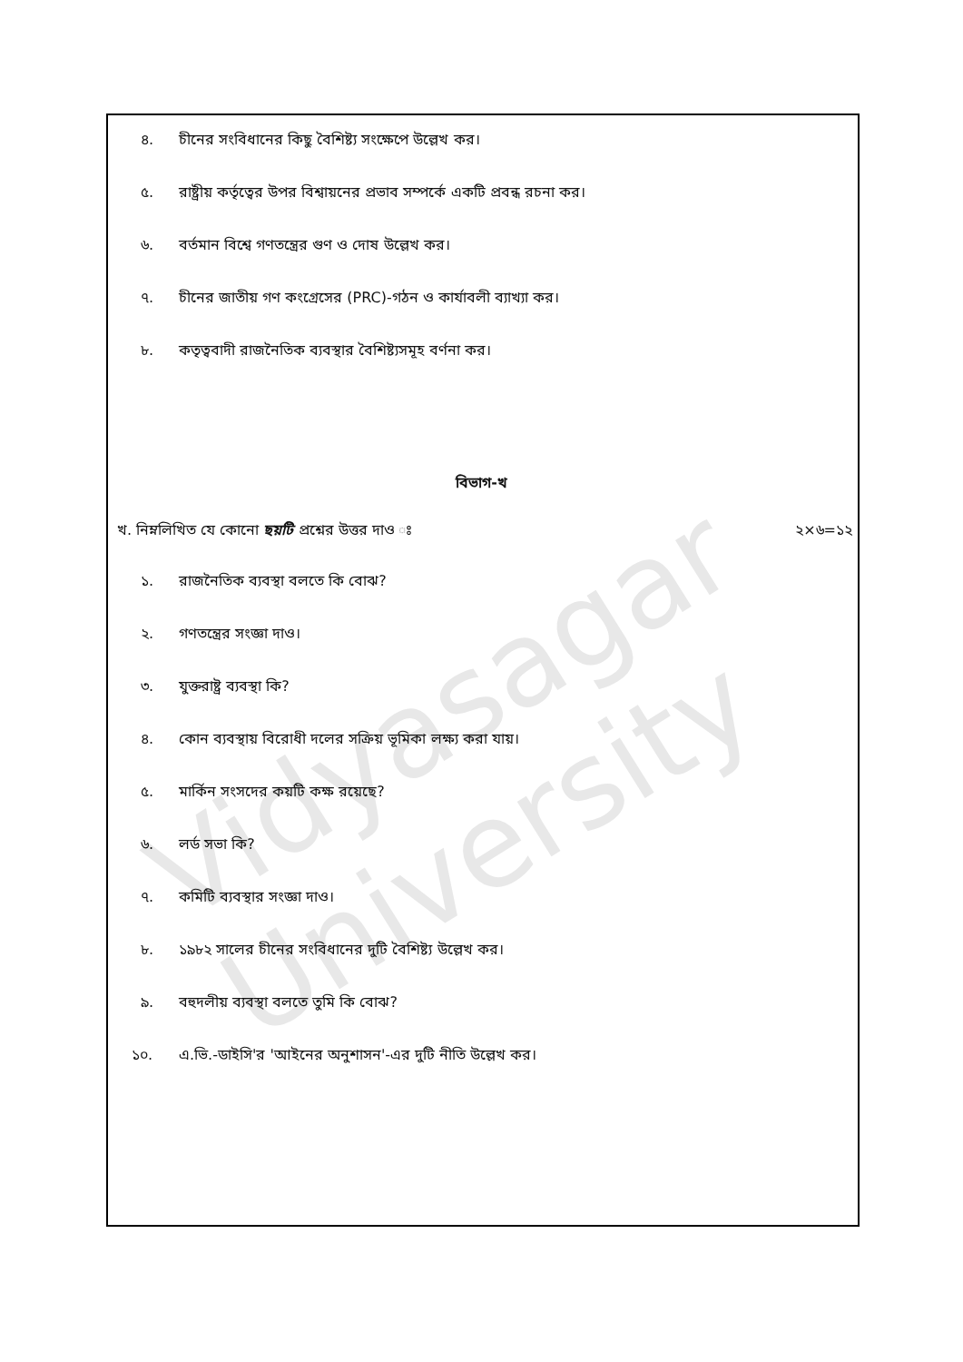Vidyasagar University
৪. চীনের সংবিধানের কিছু বৈশিষ্ট্য সংক্ষেপে উল্লেখ কর।
৫. রাষ্ট্রীয় কর্তৃত্বের উপর বিশ্বায়নের প্রভাব সম্পর্কে একটি প্রবন্ধ রচনা কর।
৬. বর্তমান বিশ্বে গণতন্ত্রের গুণ ও দোষ উল্লেখ কর।
৭. চীনের জাতীয় গণ কংগ্রেসের (PRC)-গঠন ও কার্যাবলী ব্যাখ্যা কর।
৮. কতৃত্ববাদী রাজনৈতিক ব্যবস্থার বৈশিষ্ট্যসমূহ বর্ণনা কর।
বিভাগ-খ
খ. নিম্নলিখিত যে কোনো ছয়টি প্রশ্নের উত্তর দাও ঃ ২×৬=১২
১. রাজনৈতিক ব্যবস্থা বলতে কি বোঝ?
২. গণতন্ত্রের সংজ্ঞা দাও।
৩. যুক্তরাষ্ট্র ব্যবস্থা কি?
৪. কোন ব্যবস্থায় বিরোধী দলের সক্রিয় ভূমিকা লক্ষ্য করা যায়।
৫. মার্কিন সংসদের কয়টি কক্ষ রয়েছে?
৬. লর্ড সভা কি?
৭. কমিটি ব্যবস্থার সংজ্ঞা দাও।
৮. ১৯৮২ সালের চীনের সংবিধানের দুটি বৈশিষ্ট্য উল্লেখ কর।
৯. বহুদলীয় ব্যবস্থা বলতে তুমি কি বোঝ?
১০. এ.ভি.-ডাইসি'র 'আইনের অনুশাসন'-এর দুটি নীতি উল্লেখ কর।